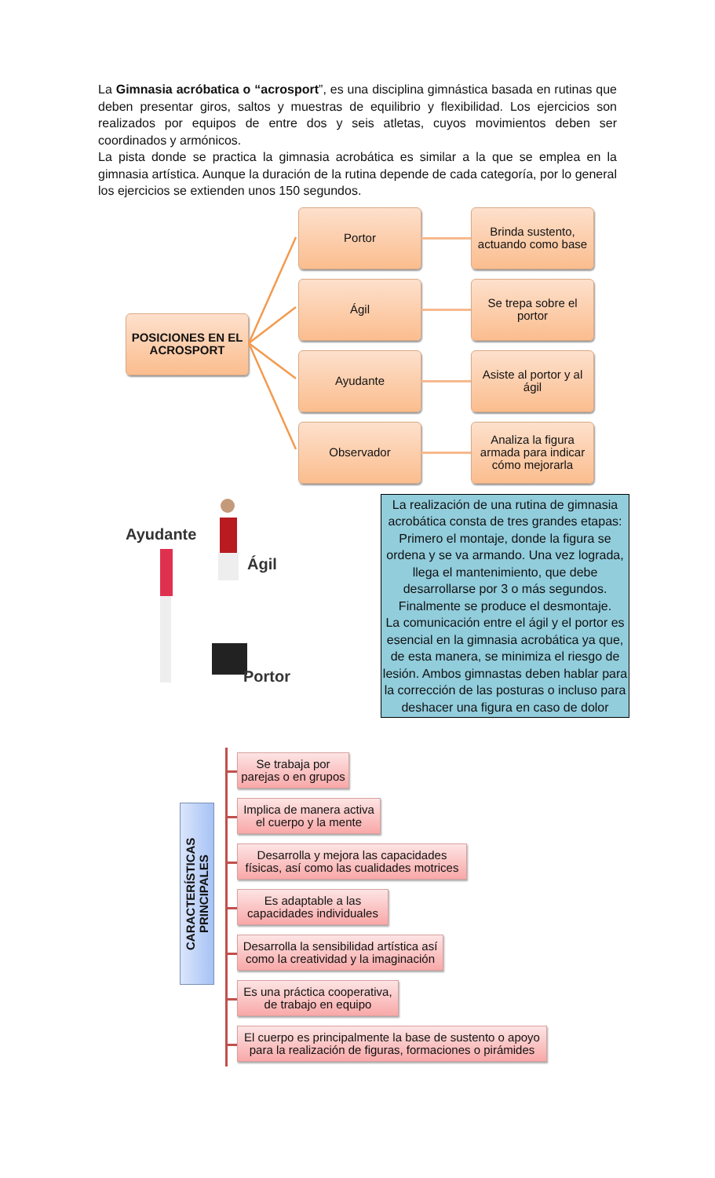La Gimnasia acróbatica o “acrosport”, es una disciplina gimnástica basada en rutinas que deben presentar giros, saltos y muestras de equilibrio y flexibilidad. Los ejercicios son realizados por equipos de entre dos y seis atletas, cuyos movimientos deben ser coordinados y armónicos.
La pista donde se practica la gimnasia acrobática es similar a la que se emplea en la gimnasia artística. Aunque la duración de la rutina depende de cada categoría, por lo general los ejercicios se extienden unos 150 segundos.
POSICIONES EN EL ACROSPORT
Portor
Brinda sustento, actuando como base
Ágil
Se trepa sobre el portor
Ayudante
Asiste al portor y al ágil
Observador
Analiza la figura armada para indicar cómo mejorarla
Ayudante
Ágil
Portor
La realización de una rutina de gimnasia acrobática consta de tres grandes etapas: Primero el montaje, donde la figura se ordena y se va armando. Una vez lograda, llega el mantenimiento, que debe desarrollarse por 3 o más segundos. Finalmente se produce el desmontaje.
La comunicación entre el ágil y el portor es esencial en la gimnasia acrobática ya que, de esta manera, se minimiza el riesgo de lesión. Ambos gimnastas deben hablar para la corrección de las posturas o incluso para deshacer una figura en caso de dolor
CARACTERÍSTICAS PRINCIPALES
Se trabaja por parejas o en grupos
Implica de manera activa el cuerpo y la mente
Desarrolla y mejora las capacidades físicas, así como las cualidades motrices
Es adaptable a las capacidades individuales
Desarrolla la sensibilidad artística así como la creatividad y la imaginación
Es una práctica cooperativa, de trabajo en equipo
El cuerpo es principalmente la base de sustento o apoyo para la realización de figuras, formaciones o pirámides